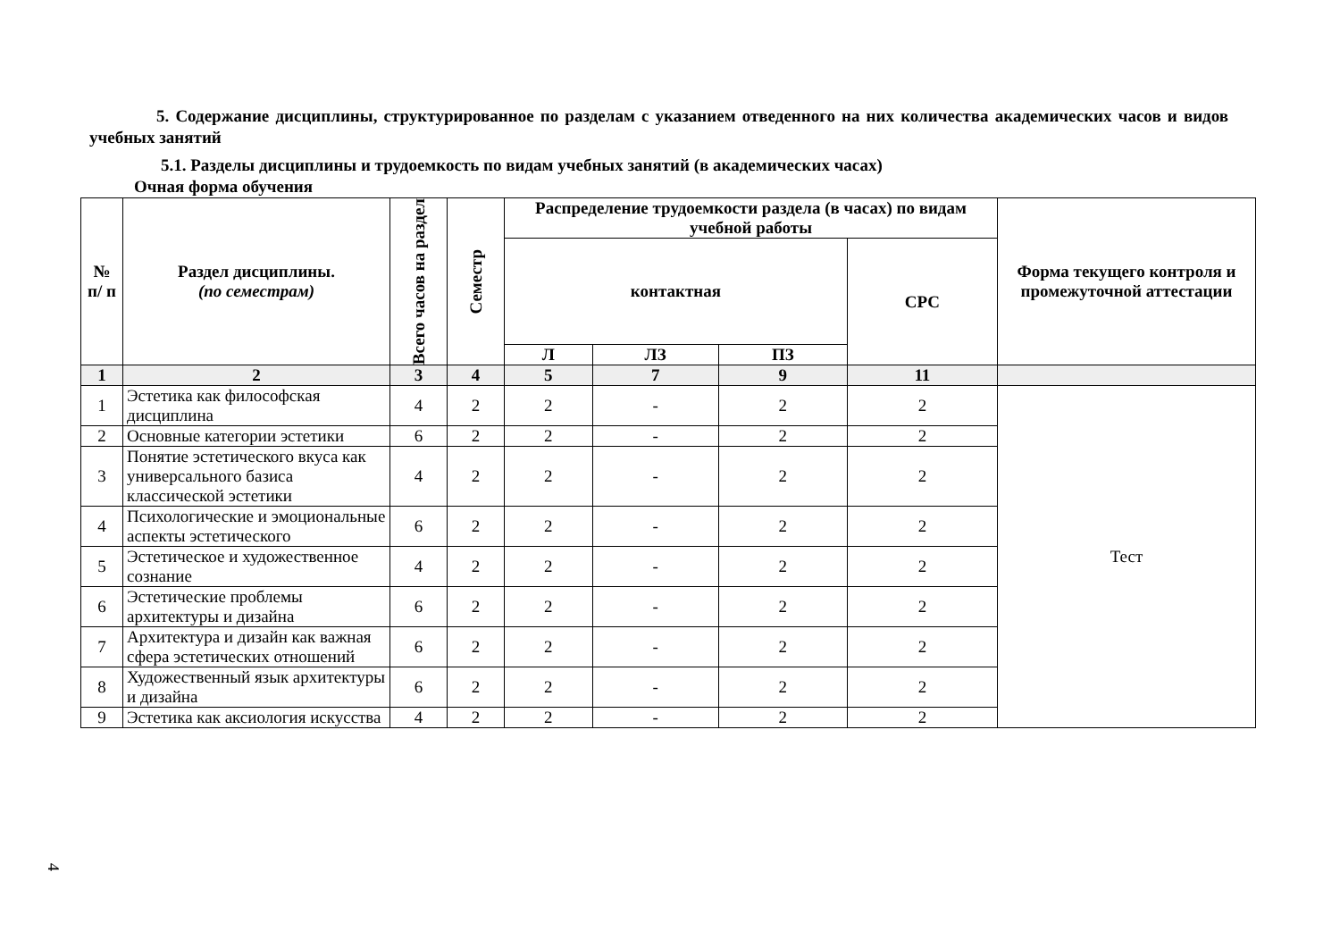5. Содержание дисциплины, структурированное по разделам с указанием отведенного на них количества академических часов и видов учебных занятий
5.1. Разделы дисциплины и трудоемкость по видам учебных занятий (в академических часах)
Очная форма обучения
| № п/ п | Раздел дисциплины. (по семестрам) | Всего часов на раздел | Семестр | Распределение трудоемкости раздела (в часах) по видам учебной работы | | | | Форма текущего контроля и промежуточной аттестации |
| --- | --- | --- | --- | --- | --- | --- | --- | --- |
| | | | | контактная | | | СРС | |
| | | | | Л | ЛЗ | ПЗ | | |
| 1 | 2 | 3 | 4 | 5 | 7 | 9 | 11 | |
| 1 | Эстетика как философская дисциплина | 4 | 2 | 2 | - | 2 | 2 | Тест |
| 2 | Основные категории эстетики | 6 | 2 | 2 | - | 2 | 2 | |
| 3 | Понятие эстетического вкуса как универсального базиса классической эстетики | 4 | 2 | 2 | - | 2 | 2 | |
| 4 | Психологические и эмоциональные аспекты эстетического | 6 | 2 | 2 | - | 2 | 2 | |
| 5 | Эстетическое и художественное сознание | 4 | 2 | 2 | - | 2 | 2 | |
| 6 | Эстетические проблемы архитектуры и дизайна | 6 | 2 | 2 | - | 2 | 2 | |
| 7 | Архитектура и дизайн как важная сфера эстетических отношений | 6 | 2 | 2 | - | 2 | 2 | |
| 8 | Художественный язык архитектуры и дизайна | 6 | 2 | 2 | - | 2 | 2 | |
| 9 | Эстетика как аксиология искусства | 4 | 2 | 2 | - | 2 | 2 | |
4